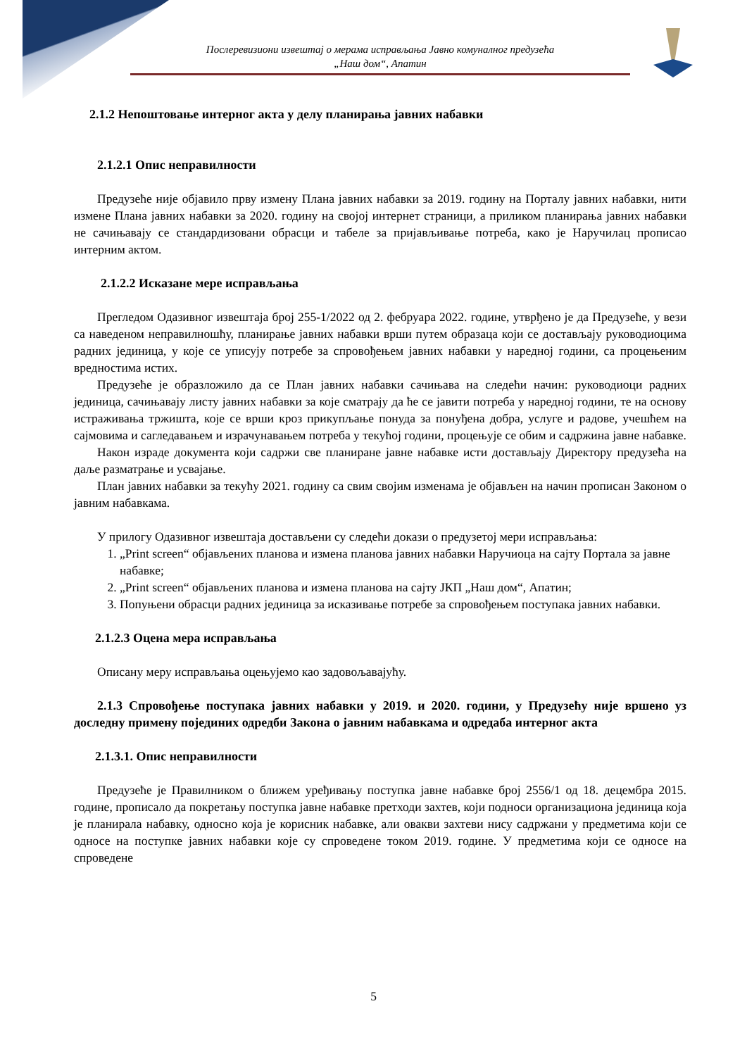Послеревизиони извештај о мерама исправљања Јавно комуналног предузећа
„Наш дом“, Апатин
2.1.2 Непоштовање интерног акта у делу планирања јавних набавки
2.1.2.1 Опис неправилности
Предузеће није објавило прву измену Плана јавних набавки за 2019. годину на Порталу јавних набавки, нити измене Плана јавних набавки за 2020. годину на својој интернет страници, а приликом планирања јавних набавки не сачињавају се стандардизовани обрасци и табеле за пријављивање потреба, како је Наручилац прописао интерним актом.
2.1.2.2 Исказане мере исправљања
Прегледом Одазивног извештаја број 255-1/2022 од 2. фебруара 2022. године, утврђено је да Предузеће, у вези са наведеном неправилношћу, планирање јавних набавки врши путем образаца који се достављају руководиоцима радних јединица, у које се уписују потребе за спровођењем јавних набавки у наредној години, са процењеним вредностима истих.
Предузеће је образложило да се План јавних набавки сачињава на следећи начин: руководиоци радних јединица, сачињавају листу јавних набавки за које сматрају да ће се јавити потреба у наредној години, те на основу истраживања тржишта, које се врши кроз прикупљање понуда за понуђена добра, услуге и радове, учешћем на сајмовима и сагледавањем и израчунавањем потреба у текућој години, процењује се обим и садржина јавне набавке.
Након израде документа који садржи све планиране јавне набавке исти достављају Директору предузећа на даље разматрање и усвајање.
План јавних набавки за текућу 2021. годину са свим својим изменама је објављен на начин прописан Законом о јавним набавкама.
У прилогу Одазивног извештаја достављени су следећи докази о предузетој мери исправљања:
1. „Print screen“ објављених планова и измена планова јавних набавки Наручиоца на сајту Портала за јавне набавке;
2. „Print screen“ објављених планова и измена планова на сајту ЈКП „Наш дом“, Апатин;
3. Попуњени обрасци радних јединица за исказивање потребе за спровођењем поступака јавних набавки.
2.1.2.3 Оцена мера исправљања
Описану меру исправљања оцењујемо као задовољавајућу.
2.1.3 Спровођење поступака јавних набавки у 2019. и 2020. години, у Предузећу није вршено уз доследну примену појединих одредби Закона о јавним набавкама и одредаба интерног акта
2.1.3.1. Опис неправилности
Предузеће је Правилником о ближем уређивању поступка јавне набавке број 2556/1 од 18. децембра 2015. године, прописало да покретању поступка јавне набавке претходи захтев, који подноси организациона јединица која је планирала набавку, односно која је корисник набавке, али овакви захтеви нису садржани у предметима који се односе на поступке јавних набавки које су спроведене током 2019. године. У предметима који се односе на спроведене
5